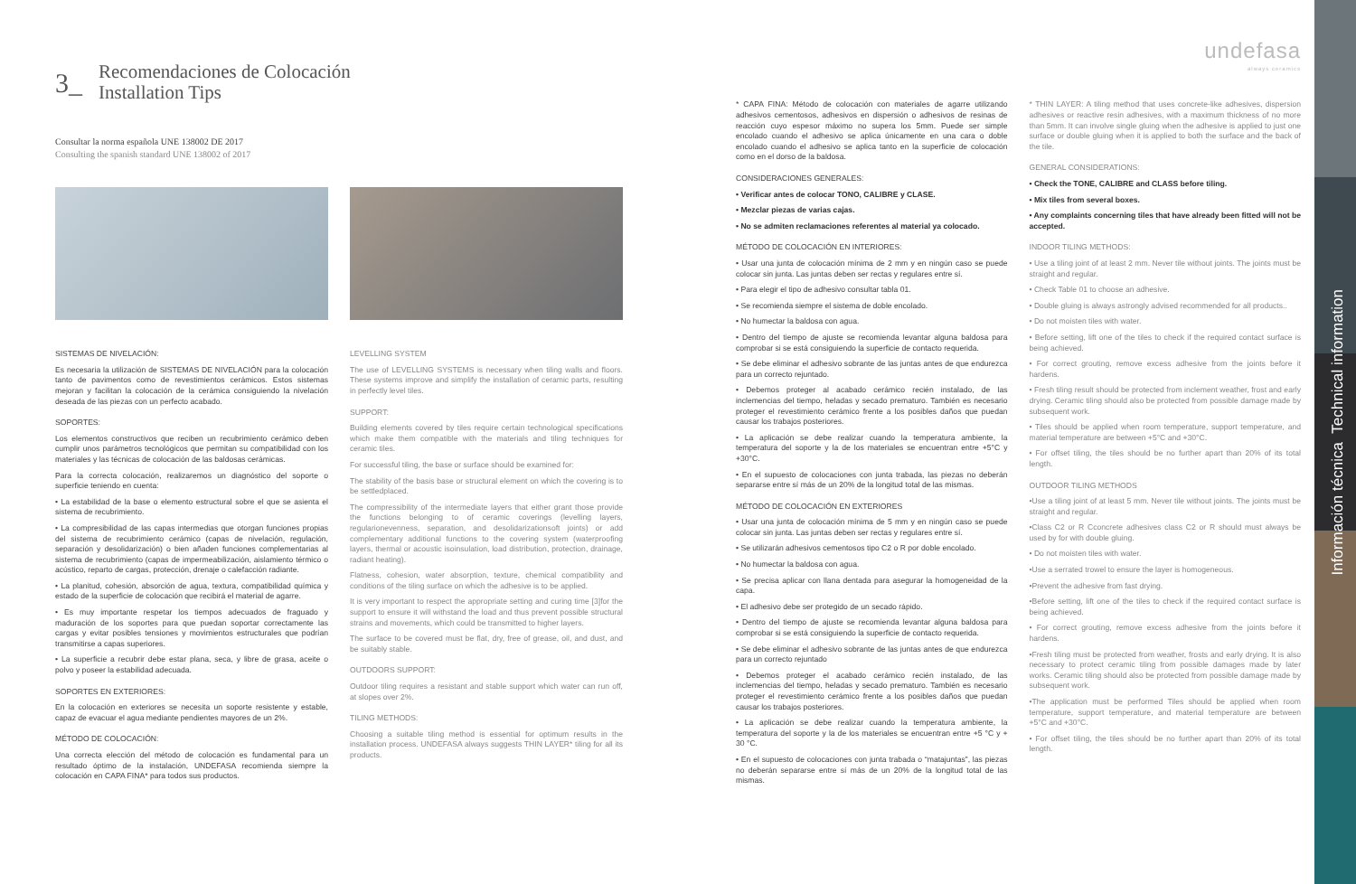Información técnica Technical information
3_ Recomendaciones de Colocación
Installation Tips
Consultar la norma española UNE 138002 DE 2017
Consulting the spanish standard UNE 138002 of 2017
SISTEMAS DE NIVELACIÓN:
Es necesaria la utilización de SISTEMAS DE NIVELACIÓN para la colocación tanto de pavimentos como de revestimientos cerámicos. Estos sistemas mejoran y facilitan la colocación de la cerámica consiguiendo la nivelación deseada de las piezas con un perfecto acabado.
SOPORTES:
Los elementos constructivos que reciben un recubrimiento cerámico deben cumplir unos parámetros tecnológicos que permitan su compatibilidad con los materiales y las técnicas de colocación de las baldosas cerámicas.
Para la correcta colocación, realizaremos un diagnóstico del soporte o superficie teniendo en cuenta:
• La estabilidad de la base o elemento estructural sobre el que se asienta el sistema de recubrimiento.
• La compresibilidad de las capas intermedias que otorgan funciones propias del sistema de recubrimiento cerámico (capas de nivelación, regulación, separación y desolidarización) o bien añaden funciones complementarias al sistema de recubrimiento (capas de impermeabilización, aislamiento térmico o acústico, reparto de cargas, protección, drenaje o calefacción radiante.
• La planitud, cohesión, absorción de agua, textura, compatibilidad química y estado de la superficie de colocación que recibirá el material de agarre.
• Es muy importante respetar los tiempos adecuados de fraguado y maduración de los soportes para que puedan soportar correctamente las cargas y evitar posibles tensiones y movimientos estructurales que podrían transmitirse a capas superiores.
• La superficie a recubrir debe estar plana, seca, y libre de grasa, aceite o polvo y poseer la estabilidad adecuada.
SOPORTES EN EXTERIORES:
En la colocación en exteriores se necesita un soporte resistente y estable, capaz de evacuar el agua mediante pendientes mayores de un 2%.
MÉTODO DE COLOCACIÓN:
Una correcta elección del método de colocación es fundamental para un resultado óptimo de la instalación, UNDEFASA recomienda siempre la colocación en CAPA FINA* para todos sus productos.
LEVELLING SYSTEM
The use of LEVELLING SYSTEMS is necessary when tiling walls and floors. These systems improve and simplify the installation of ceramic parts, resulting in perfectly level tiles.
SUPPORT:
Building elements covered by tiles require certain technological specifications which make them compatible with the materials and tiling techniques for ceramic tiles.
For successful tiling, the base or surface should be examined for:
The stability of the basis base or structural element on which the covering is to be settledplaced.
The compressibility of the intermediate layers that either grant those provide the functions belonging to of ceramic coverings (levelling layers, regularionevenness, separation, and desolidarizationsoft joints) or add complementary additional functions to the covering system (waterproofing layers, thermal or acoustic isoinsulation, load distribution, protection, drainage, radiant heating).
Flatness, cohesion, water absorption, texture, chemical compatibility and conditions of the tiling surface on which the adhesive is to be applied.
It is very important to respect the appropriate setting and curing time [3]for the support to ensure it will withstand the load and thus prevent possible structural strains and movements, which could be transmitted to higher layers.
The surface to be covered must be flat, dry, free of grease, oil, and dust, and be suitably stable.
OUTDOORS SUPPORT:
Outdoor tiling requires a resistant and stable support which water can run off, at slopes over 2%.
TILING METHODS:
Choosing a suitable tiling method is essential for optimum results in the installation process. UNDEFASA always suggests THIN LAYER* tiling for all its products.
undefasa
always ceramics
* CAPA FINA: Método de colocación con materiales de agarre utilizando adhesivos cementosos, adhesivos en dispersión o adhesivos de resinas de reacción cuyo espesor máximo no supera los 5mm. Puede ser simple encolado cuando el adhesivo se aplica únicamente en una cara o doble encolado cuando el adhesivo se aplica tanto en la superficie de colocación como en el dorso de la baldosa.
CONSIDERACIONES GENERALES:
• Verificar antes de colocar TONO, CALIBRE y CLASE.
• Mezclar piezas de varias cajas.
• No se admiten reclamaciones referentes al material ya colocado.
MÉTODO DE COLOCACIÓN EN INTERIORES:
• Usar una junta de colocación mínima de 2 mm y en ningún caso se puede colocar sin junta. Las juntas deben ser rectas y regulares entre sí.
• Para elegir el tipo de adhesivo consultar tabla 01.
• Se recomienda siempre el sistema de doble encolado.
• No humectar la baldosa con agua.
• Dentro del tiempo de ajuste se recomienda levantar alguna baldosa para comprobar si se está consiguiendo la superficie de contacto requerida.
• Se debe eliminar el adhesivo sobrante de las juntas antes de que endurezca para un correcto rejuntado.
• Debemos proteger al acabado cerámico recién instalado, de las inclemencias del tiempo, heladas y secado prematuro. También es necesario proteger el revestimiento cerámico frente a los posibles daños que puedan causar los trabajos posteriores.
• La aplicación se debe realizar cuando la temperatura ambiente, la temperatura del soporte y la de los materiales se encuentran entre +5°C y +30°C.
• En el supuesto de colocaciones con junta trabada, las piezas no deberán separarse entre sí más de un 20% de la longitud total de las mismas.
MÉTODO DE COLOCACIÓN EN EXTERIORES
• Usar una junta de colocación mínima de 5 mm y en ningún caso se puede colocar sin junta. Las juntas deben ser rectas y regulares entre sí.
• Se utilizarán adhesivos cementosos tipo C2 o R por doble encolado.
• No humectar la baldosa con agua.
• Se precisa aplicar con llana dentada para asegurar la homogeneidad de la capa.
• El adhesivo debe ser protegido de un secado rápido.
• Dentro del tiempo de ajuste se recomienda levantar alguna baldosa para comprobar si se está consiguiendo la superficie de contacto requerida.
• Se debe eliminar el adhesivo sobrante de las juntas antes de que endurezca para un correcto rejuntado
• Debemos proteger el acabado cerámico recién instalado, de las inclemencias del tiempo, heladas y secado prematuro. También es necesario proteger el revestimiento cerámico frente a los posibles daños que puedan causar los trabajos posteriores.
• La aplicación se debe realizar cuando la temperatura ambiente, la temperatura del soporte y la de los materiales se encuentran entre +5 °C y + 30 °C.
• En el supuesto de colocaciones con junta trabada o “matajuntas”, las piezas no deberán separarse entre sí más de un 20% de la longitud total de las mismas.
* THIN LAYER: A tiling method that uses concrete-like adhesives, dispersion adhesives or reactive resin adhesives, with a maximum thickness of no more than 5mm. It can involve single gluing when the adhesive is applied to just one surface or double gluing when it is applied to both the surface and the back of the tile.
GENERAL CONSIDERATIONS:
• Check the TONE, CALIBRE and CLASS before tiling.
• Mix tiles from several boxes.
• Any complaints concerning tiles that have already been fitted will not be accepted.
INDOOR TILING METHODS:
• Use a tiling joint of at least 2 mm. Never tile without joints. The joints must be straight and regular.
• Check Table 01 to choose an adhesive.
• Double gluing is always astrongly advised recommended for all products..
• Do not moisten tiles with water.
• Before setting, lift one of the tiles to check if the required contact surface is being achieved.
• For correct grouting, remove excess adhesive from the joints before it hardens.
• Fresh tiling result should be protected from inclement weather, frost and early drying. Ceramic tiling should also be protected from possible damage made by subsequent work.
• Tiles should be applied when room temperature, support temperature, and material temperature are between +5°C and +30°C.
• For offset tiling, the tiles should be no further apart than 20% of its total length.
OUTDOOR TILING METHODS
•Use a tiling joint of at least 5 mm. Never tile without joints. The joints must be straight and regular.
•Class C2 or R Cconcrete adhesives class C2 or R should must always be used by for with double gluing.
• Do not moisten tiles with water.
•Use a serrated trowel to ensure the layer is homogeneous.
•Prevent the adhesive from fast drying.
•Before setting, lift one of the tiles to check if the required contact surface is being achieved.
• For correct grouting, remove excess adhesive from the joints before it hardens.
•Fresh tiling must be protected from weather, frosts and early drying. It is also necessary to protect ceramic tiling from possible damages made by later works. Ceramic tiling should also be protected from possible damage made by subsequent work.
•The application must be performed Tiles should be applied when room temperature, support temperature, and material temperature are between +5°C and +30°C.
• For offset tiling, the tiles should be no further apart than 20% of its total length.